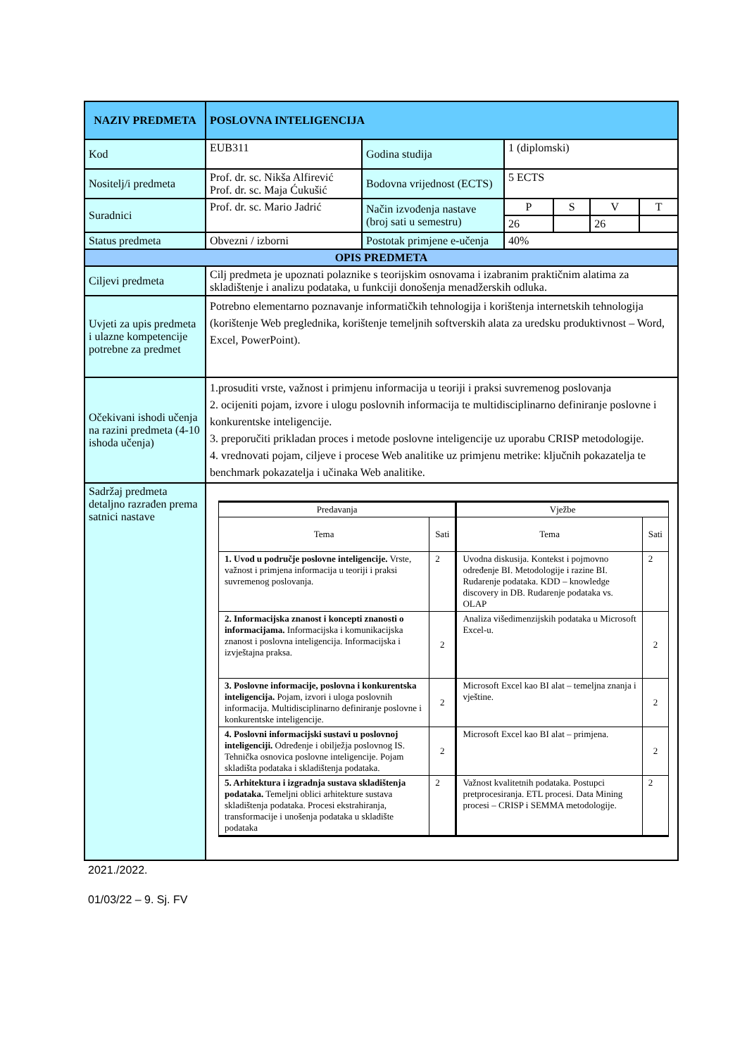| NAZIV PREDMETA | POSLOVNA INTELIGENCIJA | | | | | |
| Kod | EUB311 | Godina studija | 1 (diplomski) | | | |
| Nositelj/i predmeta | Prof. dr. sc. Nikša Alfirević Prof. dr. sc. Maja Ćukušić | Bodovna vrijednost (ECTS) | 5 ECTS | | | |
| Suradnici | Prof. dr. sc. Mario Jadrić | Način izvođenja nastave (broj sati u semestru) | P | S | V | T |
| | | | 26 | | 26 | |
| Status predmeta | Obvezni / izborni | Postotak primjene e-učenja | 40% | | | |
| OPIS PREDMETA | | | | | | |
| Ciljevi predmeta | Cilj predmeta je upoznati polaznike s teorijskim osnovama i izabranim praktičnim alatima za skladištenje i analizu podataka, u funkciji donošenja menadžerskih odluka. | | | | | |
| Uvjeti za upis predmeta i ulazne kompetencije potrebne za predmet | Potrebno elementarno poznavanje informatičkih tehnologija i korištenja internetskih tehnologija (korištenje Web preglednika, korištenje temeljnih softverskih alata za uredsku produktivnost – Word, Excel, PowerPoint). | | | | | |
| Očekivani ishodi učenja na razini predmeta (4-10 ishoda učenja) | 1.prosuditi vrste, važnost i primjenu informacija u teoriji i praksi suvremenog poslovanja 2. ocijeniti pojam, izvore i ulogu poslovnih informacija te multidisciplinarno definiranje poslovne i konkurentske inteligencije. 3. preporučiti prikladan proces i metode poslovne inteligencije uz uporabu CRISP metodologije. 4. vrednovati pojam, ciljeve i procese Web analitike uz primjenu metrike: ključnih pokazatelja te benchmark pokazatelja i učinaka Web analitike. | | | | | |
| Sadržaj predmeta detaljno razrađen prema satnici nastave | / Predavanja / / Vježbe / / / Tema / Sati / Tema / Sati / / 1. Uvod u područje poslovne inteligencije. Vrste, važnost i primjena informacija u teoriji i praksi suvremenog poslovanja. / 2 / Uvodna diskusija. Kontekst i pojmovno određenje BI. Metodologije i razine BI. Rudarenje podataka. KDD – knowledge discovery in DB. Rudarenje podataka vs. OLAP / 2 / / 2. Informacijska znanost i koncepti znanosti o informacijama. Informacijska i komunikacijska znanost i poslovna inteligencija. Informacijska i izvještajna praksa. / 2 / Analiza višedimenzijskih podataka u Microsoft Excel-u. / 2 / / 3. Poslovne informacije, poslovna i konkurentska inteligencija. Pojam, izvori i uloga poslovnih informacija. Multidisciplinarno definiranje poslovne i konkurentske inteligencije. / 2 / Microsoft Excel kao BI alat – temeljna znanja i vještine. / 2 / / 4. Poslovni informacijski sustavi u poslovnoj inteligenciji. Određenje i obilježja poslovnog IS. Tehnička osnovica poslovne inteligencije. Pojam skladišta podataka i skladištenja podataka. / 2 / Microsoft Excel kao BI alat – primjena. / 2 / / 5. Arhitektura i izgradnja sustava skladištenja podataka. Temeljni oblici arhitekture sustava skladištenja podataka. Procesi ekstrahiranja, transformacije i unošenja podataka u skladište podataka / 2 / Važnost kvalitetnih podataka. Postupci pretprocesiranja. ETL procesi. Data Mining procesi – CRISP i SEMMA metodologije. / 2 / | | | | | |
2021./2022.
01/03/22 – 9. Sj. FV